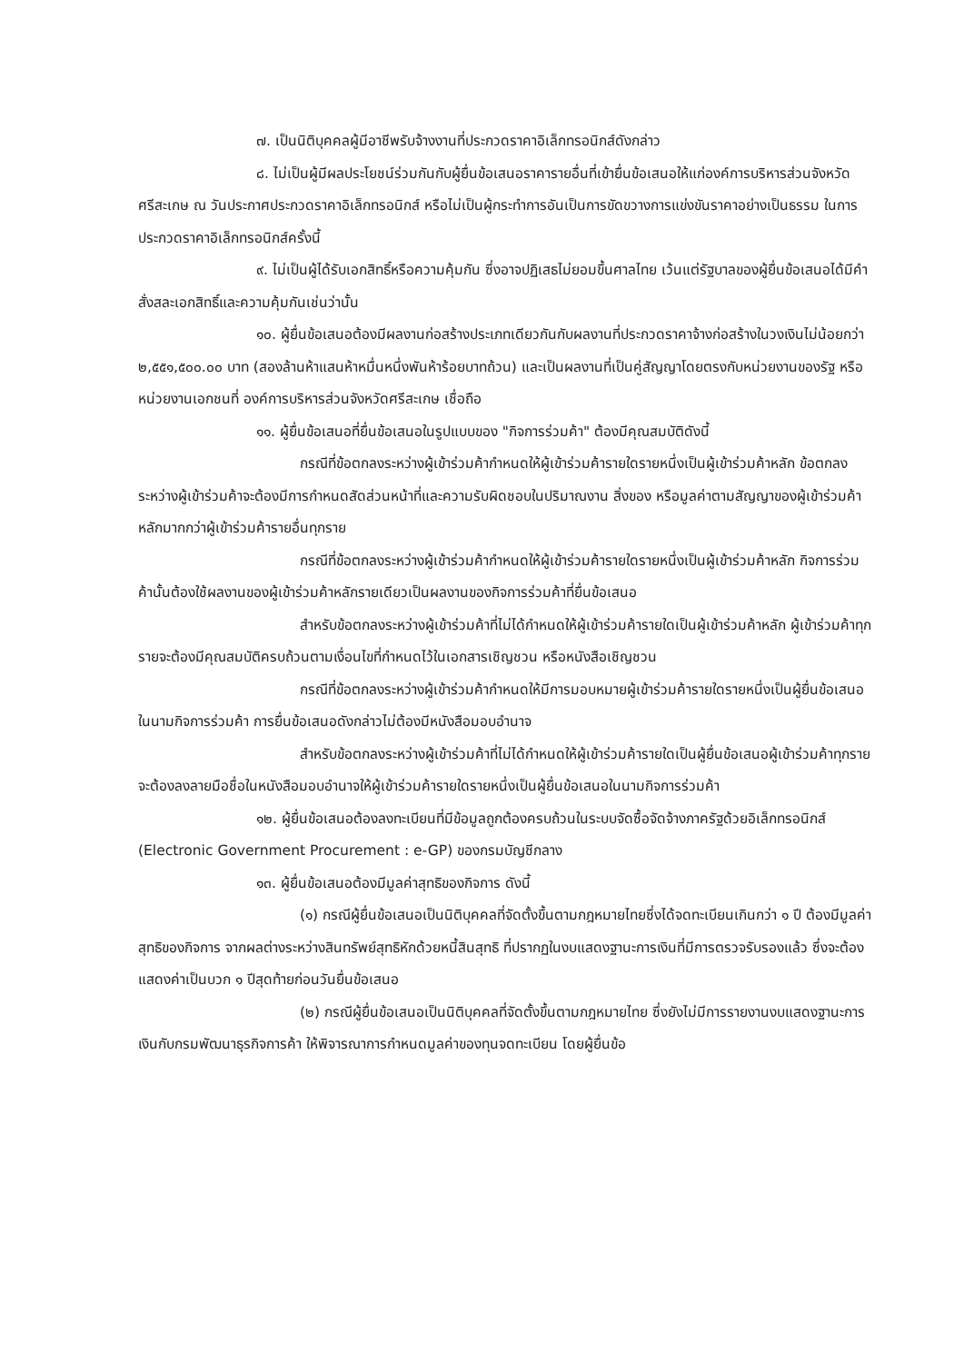๗. เป็นนิติบุคคลผู้มีอาชีพรับจ้างงานที่ประกวดราคาอิเล็กทรอนิกส์ดังกล่าว
๘. ไม่เป็นผู้มีผลประโยชน์ร่วมกันกับผู้ยื่นข้อเสนอราคารายอื่นที่เข้ายื่นข้อเสนอให้แก่องค์การบริหารส่วนจังหวัดศรีสะเกษ ณ วันประกาศประกวดราคาอิเล็กทรอนิกส์ หรือไม่เป็นผู้กระทำการอันเป็นการขัดขวางการแข่งขันราคาอย่างเป็นธรรม ในการประกวดราคาอิเล็กทรอนิกส์ครั้งนี้
๙. ไม่เป็นผู้ได้รับเอกสิทธิ์หรือความคุ้มกัน ซึ่งอาจปฏิเสธไม่ยอมขึ้นศาลไทย เว้นแต่รัฐบาลของผู้ยื่นข้อเสนอได้มีคำสั่งสละเอกสิทธิ์และความคุ้มกันเช่นว่านั้น
๑๐. ผู้ยื่นข้อเสนอต้องมีผลงานก่อสร้างประเภทเดียวกันกับผลงานที่ประกวดราคาจ้างก่อสร้างในวงเงินไม่น้อยกว่า ๒,๕๕๑,๕๐๐.๐๐ บาท (สองล้านห้าแสนห้าหมื่นหนึ่งพันห้าร้อยบาทถ้วน) และเป็นผลงานที่เป็นคู่สัญญาโดยตรงกับหน่วยงานของรัฐ หรือหน่วยงานเอกชนที่ องค์การบริหารส่วนจังหวัดศรีสะเกษ เชื่อถือ
๑๑. ผู้ยื่นข้อเสนอที่ยื่นข้อเสนอในรูปแบบของ "กิจการร่วมค้า" ต้องมีคุณสมบัติดังนี้
กรณีที่ข้อตกลงระหว่างผู้เข้าร่วมค้ากำหนดให้ผู้เข้าร่วมค้ารายใดรายหนึ่งเป็นผู้เข้าร่วมค้าหลัก ข้อตกลงระหว่างผู้เข้าร่วมค้าจะต้องมีการกำหนดสัดส่วนหน้าที่และความรับผิดชอบในปริมาณงาน สิ่งของ หรือมูลค่าตามสัญญาของผู้เข้าร่วมค้าหลักมากกว่าผู้เข้าร่วมค้ารายอื่นทุกราย
กรณีที่ข้อตกลงระหว่างผู้เข้าร่วมค้ากำหนดให้ผู้เข้าร่วมค้ารายใดรายหนึ่งเป็นผู้เข้าร่วมค้าหลัก กิจการร่วมค้านั้นต้องใช้ผลงานของผู้เข้าร่วมค้าหลักรายเดียวเป็นผลงานของกิจการร่วมค้าที่ยื่นข้อเสนอ
สำหรับข้อตกลงระหว่างผู้เข้าร่วมค้าที่ไม่ได้กำหนดให้ผู้เข้าร่วมค้ารายใดเป็นผู้เข้าร่วมค้าหลัก ผู้เข้าร่วมค้าทุกรายจะต้องมีคุณสมบัติครบถ้วนตามเงื่อนไขที่กำหนดไว้ในเอกสารเชิญชวน หรือหนังสือเชิญชวน
กรณีที่ข้อตกลงระหว่างผู้เข้าร่วมค้ากำหนดให้มีการมอบหมายผู้เข้าร่วมค้ารายใดรายหนึ่งเป็นผู้ยื่นข้อเสนอ ในนามกิจการร่วมค้า การยื่นข้อเสนอดังกล่าวไม่ต้องมีหนังสือมอบอำนาจ
สำหรับข้อตกลงระหว่างผู้เข้าร่วมค้าที่ไม่ได้กำหนดให้ผู้เข้าร่วมค้ารายใดเป็นผู้ยื่นข้อเสนอผู้เข้าร่วมค้าทุกรายจะต้องลงลายมือชื่อในหนังสือมอบอำนาจให้ผู้เข้าร่วมค้ารายใดรายหนึ่งเป็นผู้ยื่นข้อเสนอในนามกิจการร่วมค้า
๑๒. ผู้ยื่นข้อเสนอต้องลงทะเบียนที่มีข้อมูลถูกต้องครบถ้วนในระบบจัดซื้อจัดจ้างภาครัฐด้วยอิเล็กทรอนิกส์ (Electronic Government Procurement : e-GP) ของกรมบัญชีกลาง
๑๓. ผู้ยื่นข้อเสนอต้องมีมูลค่าสุทธิของกิจการ ดังนี้
(๑) กรณีผู้ยื่นข้อเสนอเป็นนิติบุคคลที่จัดตั้งขึ้นตามกฎหมายไทยซึ่งได้จดทะเบียนเกินกว่า ๑ ปี ต้องมีมูลค่าสุทธิของกิจการ จากผลต่างระหว่างสินทรัพย์สุทธิหักด้วยหนี้สินสุทธิ ที่ปรากฏในงบแสดงฐานะการเงินที่มีการตรวจรับรองแล้ว ซึ่งจะต้องแสดงค่าเป็นบวก ๑ ปีสุดท้ายก่อนวันยื่นข้อเสนอ
(๒) กรณีผู้ยื่นข้อเสนอเป็นนิติบุคคลที่จัดตั้งขึ้นตามกฎหมายไทย ซึ่งยังไม่มีการรายงานงบแสดงฐานะการเงินกับกรมพัฒนาธุรกิจการค้า ให้พิจารณาการกำหนดมูลค่าของทุนจดทะเบียน โดยผู้ยื่นข้อ